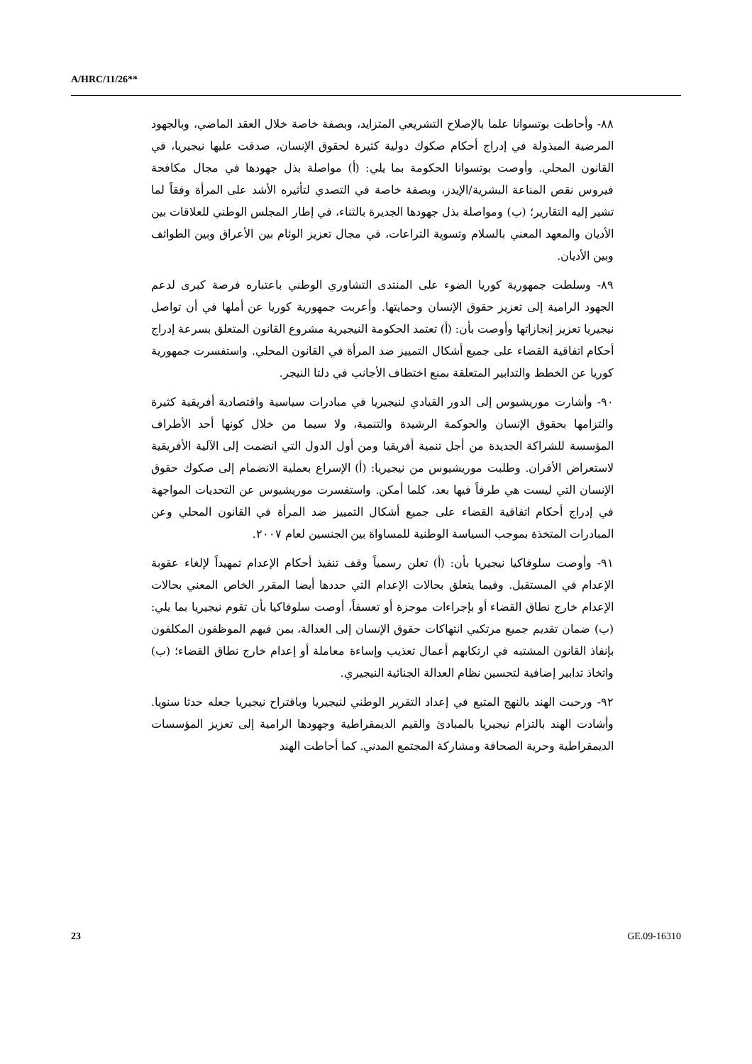A/HRC/11/26**
٨٨- وأحاطت بوتسوانا علما بالإصلاح التشريعي المتزايد، وبصفة خاصة خلال العقد الماضي، وبالجهود المرضية المبذولة في إدراج أحكام صكوك دولية كثيرة لحقوق الإنسان، صدقت عليها نيجيريا، في القانون المحلي. وأوصت بوتسوانا الحكومة بما يلي: (أ) مواصلة بذل جهودها في مجال مكافحة فيروس نقص المناعة البشرية/الإيدز، وبصفة خاصة في التصدي لتأثيره الأشد على المرأة وفقاً لما تشير إليه التقارير؛ (ب) ومواصلة بذل جهودها الجديرة بالثناء، في إطار المجلس الوطني للعلاقات بين الأديان والمعهد المعني بالسلام وتسوية التراعات، في مجال تعزيز الوئام بين الأعراق وبين الطوائف وبين الأديان.
٨٩- وسلطت جمهورية كوريا الضوء على المنتدى التشاوري الوطني باعتباره فرصة كبرى لدعم الجهود الرامية إلى تعزيز حقوق الإنسان وحمايتها. وأعربت جمهورية كوريا عن أملها في أن تواصل نيجيريا تعزيز إنجازاتها وأوصت بأن: (أ) تعتمد الحكومة النيجيرية مشروع القانون المتعلق بسرعة إدراج أحكام اتفاقية القضاء على جميع أشكال التمييز ضد المرأة في القانون المحلي. واستفسرت جمهورية كوريا عن الخطط والتدابير المتعلقة بمنع اختطاف الأجانب في دلتا النيجر.
٩٠- وأشارت موريشيوس إلى الدور القيادي لنيجيريا في مبادرات سياسية واقتصادية أفريقية كثيرة والتزامها بحقوق الإنسان والحوكمة الرشيدة والتنمية، ولا سيما من خلال كونها أحد الأطراف المؤسسة للشراكة الجديدة من أجل تنمية أفريقيا ومن أول الدول التي انضمت إلى الآلية الأفريقية لاستعراض الأقران. وطلبت موريشيوس من نيجيريا: (أ) الإسراع بعملية الانضمام إلى صكوك حقوق الإنسان التي ليست هي طرفاً فيها بعد، كلما أمكن. واستفسرت موريشيوس عن التحديات المواجهة في إدراج أحكام اتفاقية القضاء على جميع أشكال التمييز ضد المرأة في القانون المحلي وعن المبادرات المتخذة بموجب السياسة الوطنية للمساواة بين الجنسين لعام ٢٠٠٧.
٩١- وأوصت سلوفاكيا نيجيريا بأن: (أ) تعلن رسمياً وقف تنفيذ أحكام الإعدام تمهيداً لإلغاء عقوبة الإعدام في المستقبل. وفيما يتعلق بحالات الإعدام التي حددها أيضا المقرر الخاص المعني بحالات الإعدام خارج نطاق القضاء أو بإجراءات موجزة أو تعسفاً، أوصت سلوفاكيا بأن تقوم نيجيريا بما يلي: (ب) ضمان تقديم جميع مرتكبي انتهاكات حقوق الإنسان إلى العدالة، بمن فيهم الموظفون المكلفون بإنفاذ القانون المشتبه في ارتكابهم أعمال تعذيب وإساءة معاملة أو إعدام خارج نطاق القضاء؛ (ب) واتخاذ تدابير إضافية لتحسين نظام العدالة الجنائية النيجيري.
٩٢- ورحبت الهند بالنهج المتبع في إعداد التقرير الوطني لنيجيريا وباقتراح نيجيريا جعله حدثا سنويا. وأشادت الهند بالتزام نيجيريا بالمبادئ والقيم الديمقراطية وجهودها الرامية إلى تعزيز المؤسسات الديمقراطية وحرية الصحافة ومشاركة المجتمع المدني. كما أحاطت الهند
23 GE.09-16310